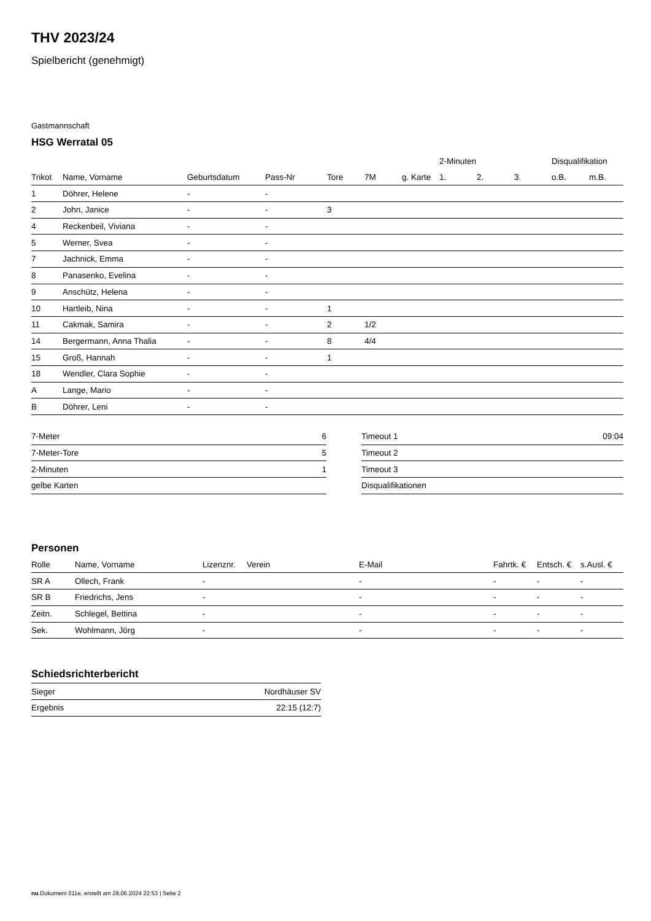THV 2023/24
Spielbericht (genehmigt)
Gastmannschaft
HSG Werratal 05
| | | | | | | | 2-Minuten | | | Disqualifikation | |
| --- | --- | --- | --- | --- | --- | --- | --- | --- | --- | --- | --- |
| Trikot | Name, Vorname | Geburtsdatum | Pass-Nr | Tore | 7M | g. Karte | 1. | 2. | 3. | o.B. | m.B. |
| 1 | Döhrer, Helene | - | - | | | | | | | | |
| 2 | John, Janice | - | - | 3 | | | | | | | |
| 4 | Reckenbeil, Viviana | - | - | | | | | | | | |
| 5 | Werner, Svea | - | - | | | | | | | | |
| 7 | Jachnick, Emma | - | - | | | | | | | | |
| 8 | Panasenko, Evelina | - | - | | | | | | | | |
| 9 | Anschütz, Helena | - | - | | | | | | | | |
| 10 | Hartleib, Nina | - | - | 1 | | | | | | | |
| 11 | Cakmak, Samira | - | - | 2 | 1/2 | | | | | | |
| 14 | Bergermann, Anna Thalia | - | - | 8 | 4/4 | | | | | | |
| 15 | Groß, Hannah | - | - | 1 | | | | | | | |
| 18 | Wendler, Clara Sophie | - | - | | | | | | | | |
| A | Lange, Mario | - | - | | | | | | | | |
| B | Döhrer, Leni | - | - | | | | | | | | |
| 7-Meter | 6 |
| 7-Meter-Tore | 5 |
| 2-Minuten | 1 |
| gelbe Karten | |
| Timeout 1 | 09:04 |
| Timeout 2 | |
| Timeout 3 | |
| Disqualifikationen | |
Personen
| Rolle | Name, Vorname | Lizenznr. | Verein | E-Mail | Fahrtk. € | Entsch. € | s.Ausl. € |
| --- | --- | --- | --- | --- | --- | --- | --- |
| SR A | Ollech, Frank | - | | - | - | - | - |
| SR B | Friedrichs, Jens | - | | - | - | - | - |
| Zeitn. | Schlegel, Bettina | - | | - | - | - | - |
| Sek. | Wohlmann, Jörg | - | | - | - | - | - |
Schiedsrichterbericht
| Sieger | Nordhäuser SV |
| Ergebnis | 22:15 (12:7) |
nu.Dokument 011e, erstellt am 28.06.2024 22:53 | Seite 2